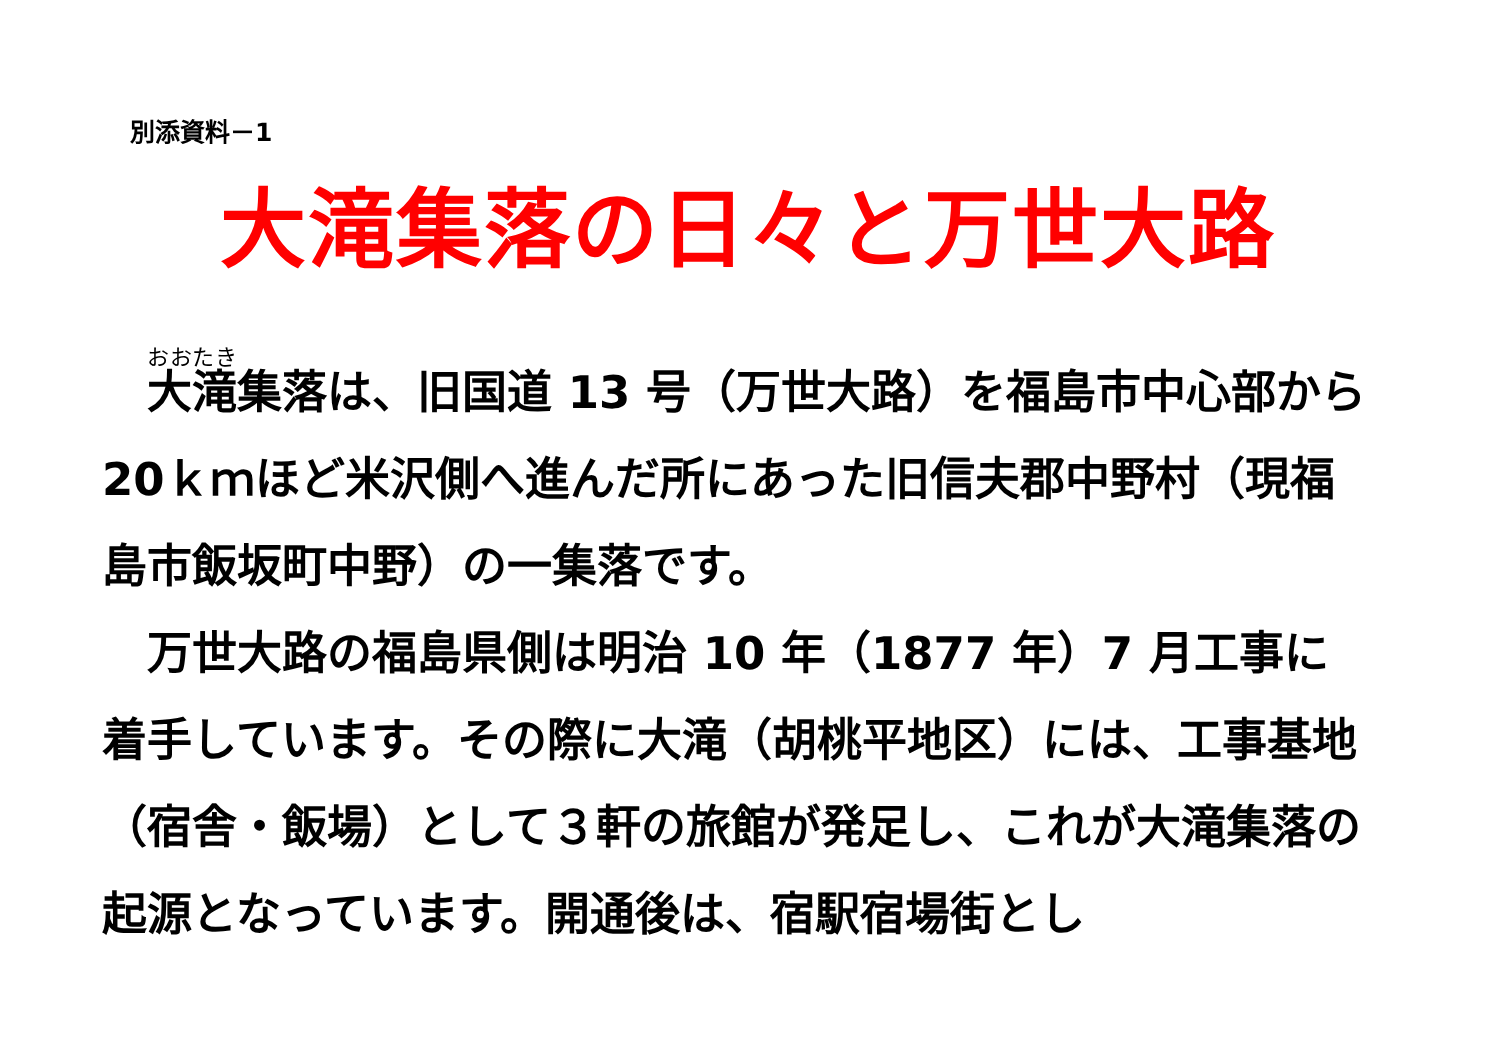別添資料－1
大滝集落の日々と万世大路
　大滝集落は、旧国道 13 号（万世大路）を福島市中心部から 20ｋｍほど米沢側へ進んだ所にあった旧信夫郡中野村（現福島市飯坂町中野）の一集落です。
　万世大路の福島県側は明治 10 年（1877 年）7 月工事に着手しています。その際に大滝（胡桃平地区）には、工事基地（宿舎・飯場）として３軒の旅館が発足し、これが大滝集落の起源となっています。開通後は、宿駅宿場街とし